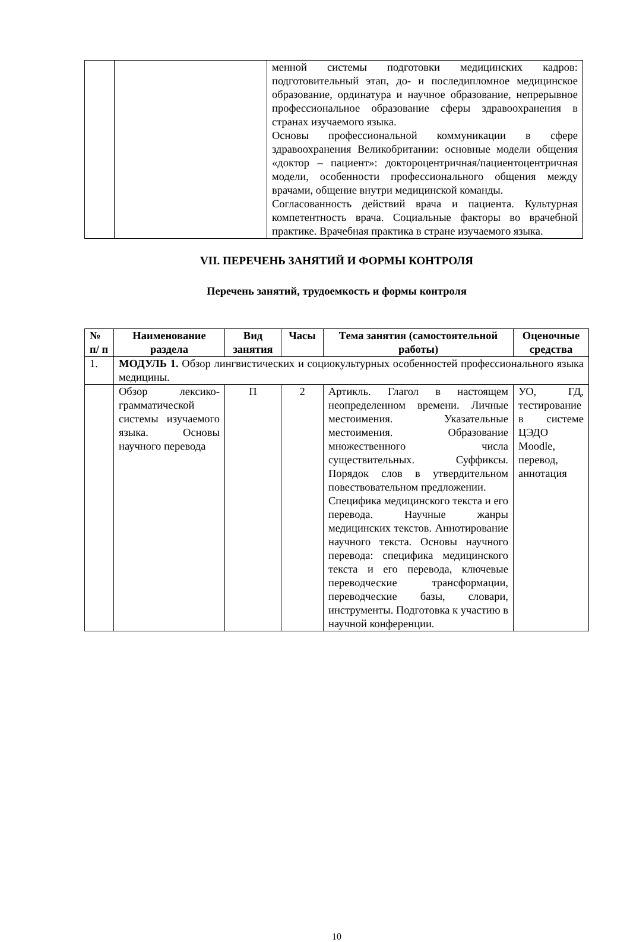| | | менной системы подготовки медицинских кадров: подготовительный этап, до- и последипломное медицинское образование, ординатура и научное образование, непрерывное профессиональное образование сферы здравоохранения в странах изучаемого языка. Основы профессиональной коммуникации в сфере здравоохранения Великобритании: основные модели общения «доктор – пациент»: доктороцентричная/пациентоцентричная модели, особенности профессионального общения между врачами, общение внутри медицинской команды. Согласованность действий врача и пациента. Культурная компетентность врача. Социальные факторы во врачебной практике. Врачебная практика в стране изучаемого языка. |
VII. ПЕРЕЧЕНЬ ЗАНЯТИЙ И ФОРМЫ КОНТРОЛЯ
Перечень занятий, трудоемкость и формы контроля
| № п/ п | Наименование раздела | Вид занятия | Часы | Тема занятия (самостоятельной работы) | Оценочные средства |
| --- | --- | --- | --- | --- | --- |
| 1. | МОДУЛЬ 1. Обзор лингвистических и социокультурных особенностей профессионального языка медицины. | | | | |
| | Обзор лексико-грамматической системы изучаемого языка. Основы научного перевода | П | 2 | Артикль. Глагол в настоящем неопределенном времени. Личные местоимения. Указательные местоимения. Образование множественного числа существительных. Суффиксы. Порядок слов в утвердительном повествовательном предложении. Специфика медицинского текста и его перевода. Научные жанры медицинских текстов. Аннотирование научного текста. Основы научного перевода: специфика медицинского текста и его перевода, ключевые переводческие трансформации, переводческие базы, словари, инструменты. Подготовка к участию в научной конференции. | УО, ГД, тестирование в системе ЦЭДО Moodle, перевод, аннотация |
10